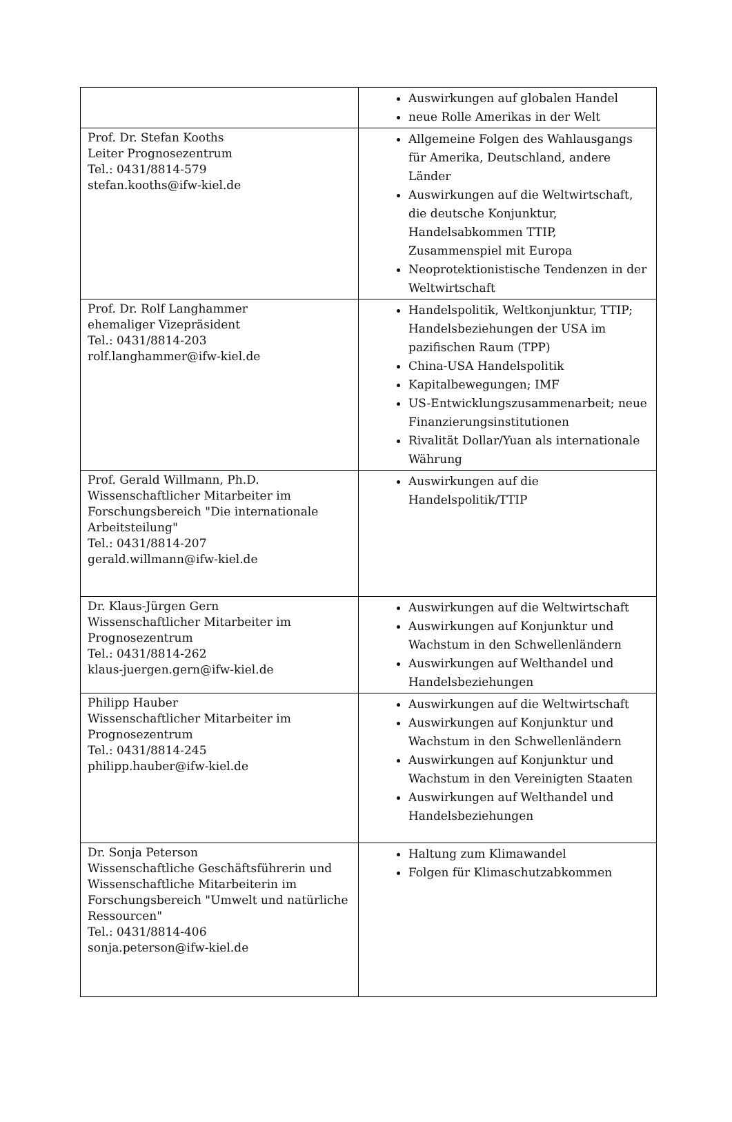| | Auswirkungen auf globalen Handel neue Rolle Amerikas in der Welt |
| Prof. Dr. Stefan Kooths Leiter Prognosezentrum Tel.: 0431/8814-579 stefan.kooths@ifw-kiel.de | Allgemeine Folgen des Wahlausgangs für Amerika, Deutschland, andere Länder Auswirkungen auf die Weltwirtschaft, die deutsche Konjunktur, Handelsabkommen TTIP, Zusammenspiel mit Europa Neoprotektionistische Tendenzen in der Weltwirtschaft |
| Prof. Dr. Rolf Langhammer ehemaliger Vizepräsident Tel.: 0431/8814-203 rolf.langhammer@ifw-kiel.de | Handelspolitik, Weltkonjunktur, TTIP; Handelsbeziehungen der USA im pazifischen Raum (TPP) China-USA Handelspolitik Kapitalbewegungen; IMF US-Entwicklungszusammenarbeit; neue Finanzierungsinstitutionen Rivalität Dollar/Yuan als internationale Währung |
| Prof. Gerald Willmann, Ph.D. Wissenschaftlicher Mitarbeiter im Forschungsbereich "Die internationale Arbeitsteilung" Tel.: 0431/8814-207 gerald.willmann@ifw-kiel.de | Auswirkungen auf die Handelspolitik/TTIP |
| Dr. Klaus-Jürgen Gern Wissenschaftlicher Mitarbeiter im Prognosezentrum Tel.: 0431/8814-262 klaus-juergen.gern@ifw-kiel.de | Auswirkungen auf die Weltwirtschaft Auswirkungen auf Konjunktur und Wachstum in den Schwellenländern Auswirkungen auf Welthandel und Handelsbeziehungen |
| Philipp Hauber Wissenschaftlicher Mitarbeiter im Prognosezentrum Tel.: 0431/8814-245 philipp.hauber@ifw-kiel.de | Auswirkungen auf die Weltwirtschaft Auswirkungen auf Konjunktur und Wachstum in den Schwellenländern Auswirkungen auf Konjunktur und Wachstum in den Vereinigten Staaten Auswirkungen auf Welthandel und Handelsbeziehungen |
| Dr. Sonja Peterson Wissenschaftliche Geschäftsführerin und Wissenschaftliche Mitarbeiterin im Forschungsbereich "Umwelt und natürliche Ressourcen" Tel.: 0431/8814-406 sonja.peterson@ifw-kiel.de | Haltung zum Klimawandel Folgen für Klimaschutzabkommen |